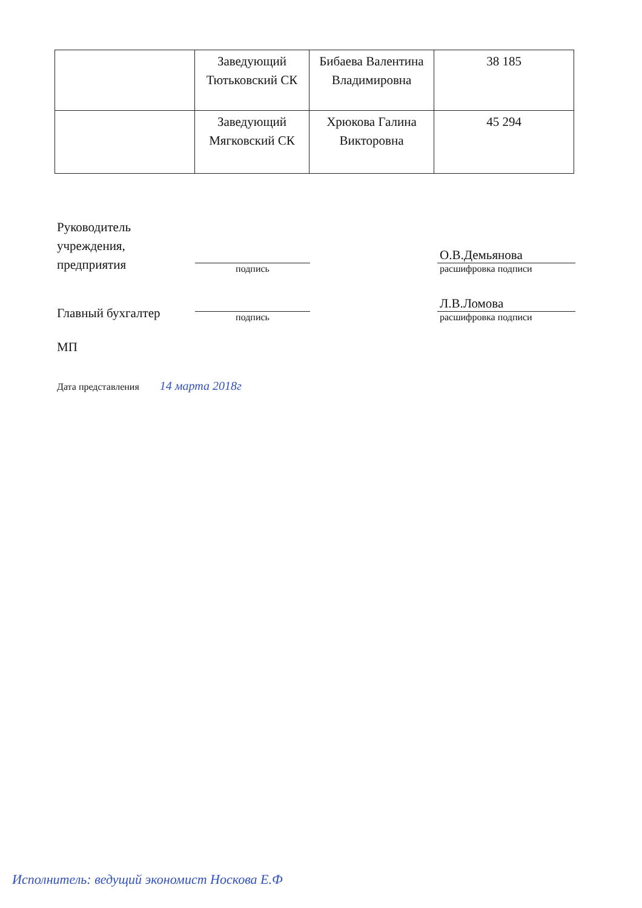| | Заведующий Тютьковский СК | Бибаева Валентина Владимировна | 38 185 |
| | Заведующий Мягковский СК | Хрюкова Галина Викторовна | 45 294 |
Руководитель учреждения, предприятия
подпись
О.В.Демьянова
расшифровка подписи
Главный бухгалтер
подпись
Л.В.Ломова
расшифровка подписи
МП
Дата представления 14 марта 2018г
Исполнитель: ведущий экономист Носкова Е.Ф